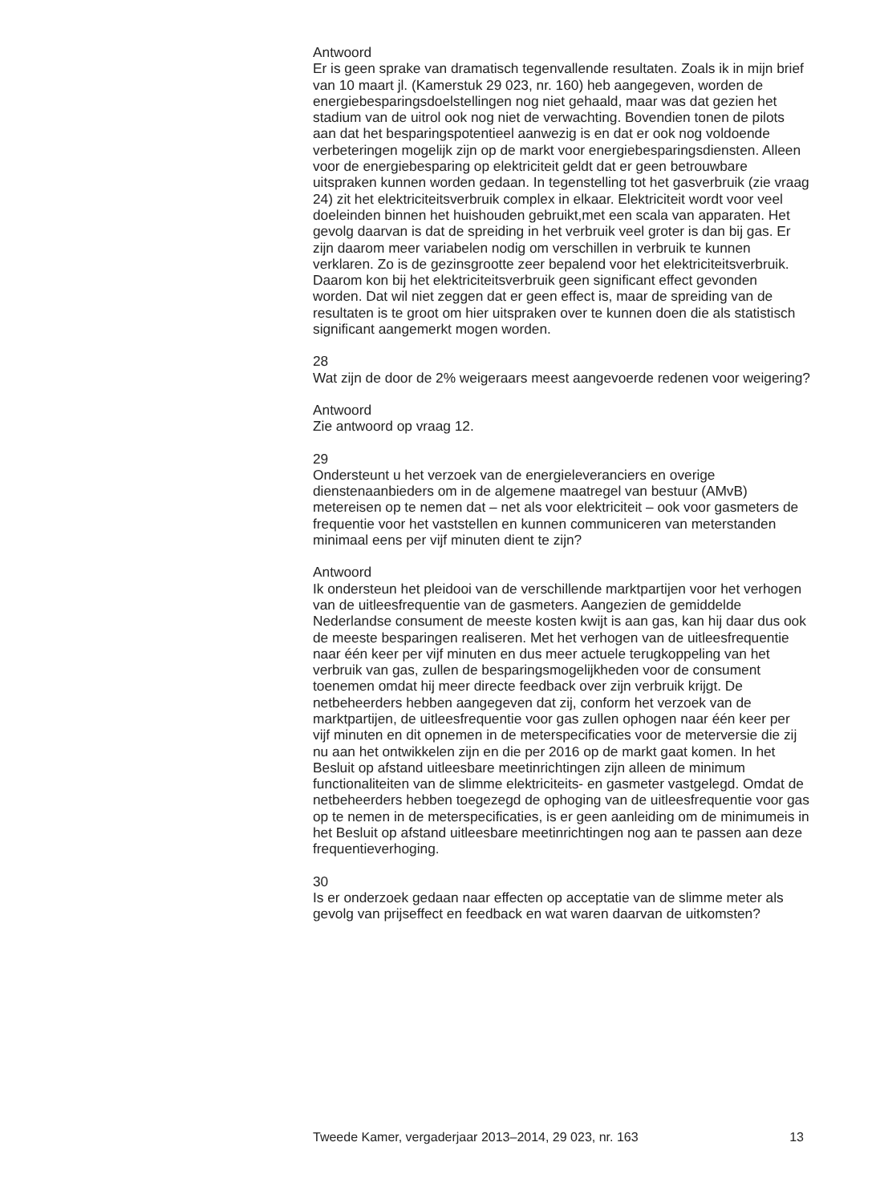Antwoord
Er is geen sprake van dramatisch tegenvallende resultaten. Zoals ik in mijn brief van 10 maart jl. (Kamerstuk 29 023, nr. 160) heb aangegeven, worden de energiebesparingsdoelstellingen nog niet gehaald, maar was dat gezien het stadium van de uitrol ook nog niet de verwachting. Bovendien tonen de pilots aan dat het besparingspotentieel aanwezig is en dat er ook nog voldoende verbeteringen mogelijk zijn op de markt voor energiebesparingsdiensten. Alleen voor de energiebesparing op elektriciteit geldt dat er geen betrouwbare uitspraken kunnen worden gedaan. In tegenstelling tot het gasverbruik (zie vraag 24) zit het elektriciteitsverbruik complex in elkaar. Elektriciteit wordt voor veel doeleinden binnen het huishouden gebruikt,met een scala van apparaten. Het gevolg daarvan is dat de spreiding in het verbruik veel groter is dan bij gas. Er zijn daarom meer variabelen nodig om verschillen in verbruik te kunnen verklaren. Zo is de gezinsgrootte zeer bepalend voor het elektriciteitsverbruik. Daarom kon bij het elektriciteitsverbruik geen significant effect gevonden worden. Dat wil niet zeggen dat er geen effect is, maar de spreiding van de resultaten is te groot om hier uitspraken over te kunnen doen die als statistisch significant aangemerkt mogen worden.
28
Wat zijn de door de 2% weigeraars meest aangevoerde redenen voor weigering?
Antwoord
Zie antwoord op vraag 12.
29
Ondersteunt u het verzoek van de energieleveranciers en overige dienstenaanbieders om in de algemene maatregel van bestuur (AMvB) metereisen op te nemen dat – net als voor elektriciteit – ook voor gasmeters de frequentie voor het vaststellen en kunnen communiceren van meterstanden minimaal eens per vijf minuten dient te zijn?
Antwoord
Ik ondersteun het pleidooi van de verschillende marktpartijen voor het verhogen van de uitleesfrequentie van de gasmeters. Aangezien de gemiddelde Nederlandse consument de meeste kosten kwijt is aan gas, kan hij daar dus ook de meeste besparingen realiseren. Met het verhogen van de uitleesfrequentie naar één keer per vijf minuten en dus meer actuele terugkoppeling van het verbruik van gas, zullen de besparingsmogelijkheden voor de consument toenemen omdat hij meer directe feedback over zijn verbruik krijgt. De netbeheerders hebben aangegeven dat zij, conform het verzoek van de marktpartijen, de uitleesfrequentie voor gas zullen ophogen naar één keer per vijf minuten en dit opnemen in de meterspecificaties voor de meterversie die zij nu aan het ontwikkelen zijn en die per 2016 op de markt gaat komen. In het Besluit op afstand uitleesbare meetinrichtingen zijn alleen de minimum functionaliteiten van de slimme elektriciteits- en gasmeter vastgelegd. Omdat de netbeheerders hebben toegezegd de ophoging van de uitleesfrequentie voor gas op te nemen in de meterspecificaties, is er geen aanleiding om de minimumeis in het Besluit op afstand uitleesbare meetinrichtingen nog aan te passen aan deze frequentieverhoging.
30
Is er onderzoek gedaan naar effecten op acceptatie van de slimme meter als gevolg van prijseffect en feedback en wat waren daarvan de uitkomsten?
Tweede Kamer, vergaderjaar 2013–2014, 29 023, nr. 163 13